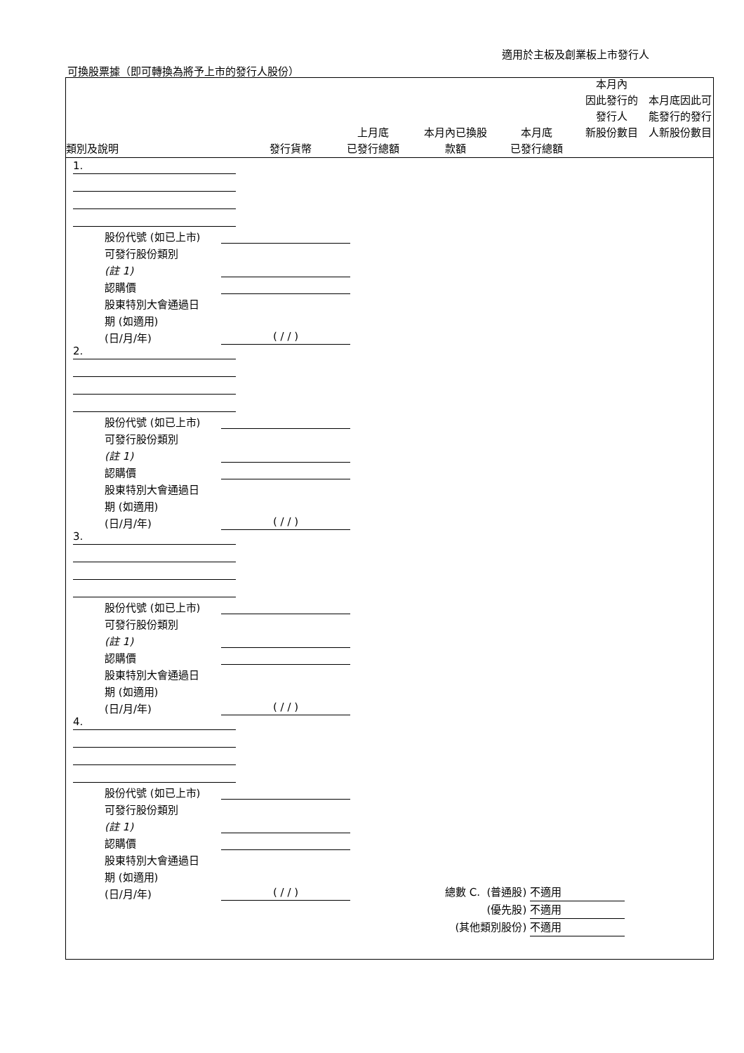適用於主板及創業板上市發行人
可換股票據（即可轉換為將予上市的發行人股份）
類別及說明
發行貨幣
上月底
已發行總額
本月內已換股
款額
本月底
已發行總額
本月內
因此發行的
發行人
新股份數目
本月底因此可能發行的發行人新股份數目
1.
股份代號 (如已上市)
可發行股份類別
(註 1)
認購價
股東特別大會通過日
期 (如適用)
(日/月/年) ( / / )
2.
股份代號 (如已上市)
可發行股份類別
(註 1)
認購價
股東特別大會通過日
期 (如適用)
(日/月/年) ( / / )
3.
股份代號 (如已上市)
可發行股份類別
(註 1)
認購價
股東特別大會通過日
期 (如適用)
(日/月/年) ( / / )
4.
股份代號 (如已上市)
可發行股份類別
(註 1)
認購價
股東特別大會通過日
期 (如適用)
(日/月/年) ( / / )
總數 C. (普通股) 不適用
(優先股) 不適用
(其他類別股份) 不適用